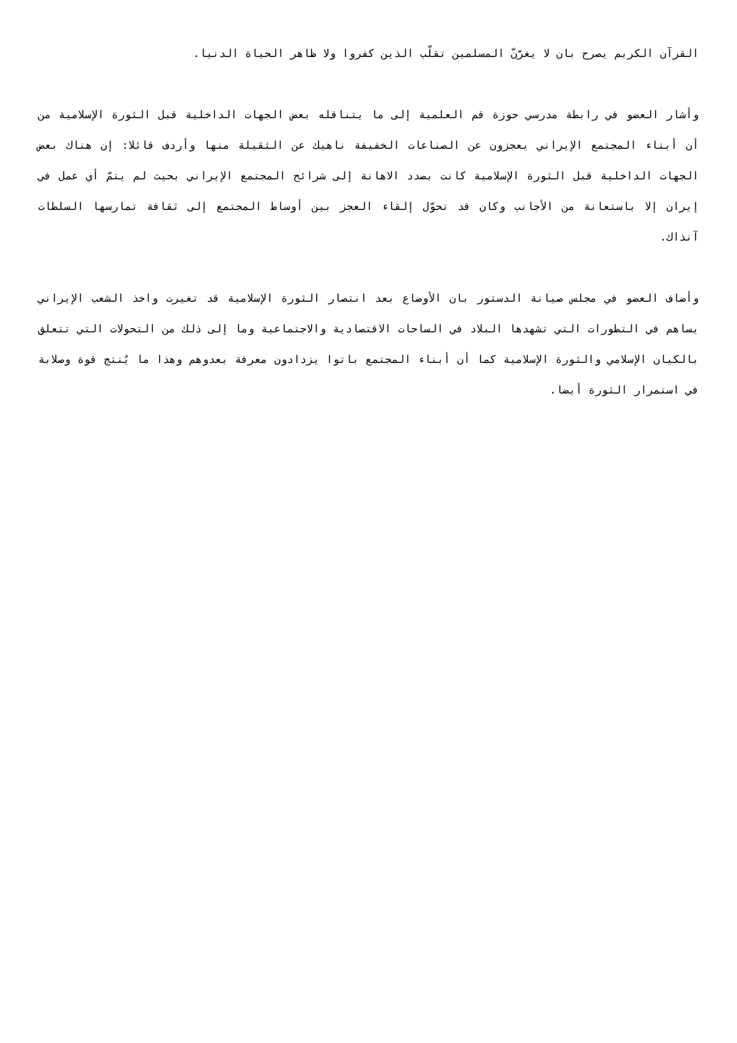القرآن الكريم يصرح بان لا يغرّنّ المسلمين تقلّب الذين كفروا ولا ظاهر الحياة الدنيا.
وأشار العضو في رابطة مدرسي حوزة قم العلمية إلى ما يتناقله بعض الجهات الداخلية قبل الثورة الإسلامية من أن أبناء المجتمع الإيراني يعجزون عن الصناعات الخفيفة ناهيك عن الثقيلة منها وأردف قائلا: إن هناك بعض الجهات الداخلية قبل الثورة الإسلامية كانت بصدد الاهانة إلى شرائح المجتمع الإيراني بحيث لم يتمّ أي عمل في إيران إلا باستعانة من الأجانب وكان قد تحوّل إلقاء العجز بين أوساط المجتمع إلى ثقافة تمارسها السلطات آنذاك.
وأضاف العضو في مجلس صيانة الدستور بان الأوضاع بعد انتصار الثورة الإسلامية قد تغيرت واخذ الشعب الإيراني يساهم في التطورات التي تشهدها البلاد في الساحات الاقتصادية والاجتماعية وما إلى ذلك من التحولات التي تتعلق بالكيان الإسلامي والثورة الإسلامية كما أن أبناء المجتمع باتوا يزدادون معرفة بعدوهم وهذا ما يُنتج قوة وصلابة في استمرار الثورة أيضا.